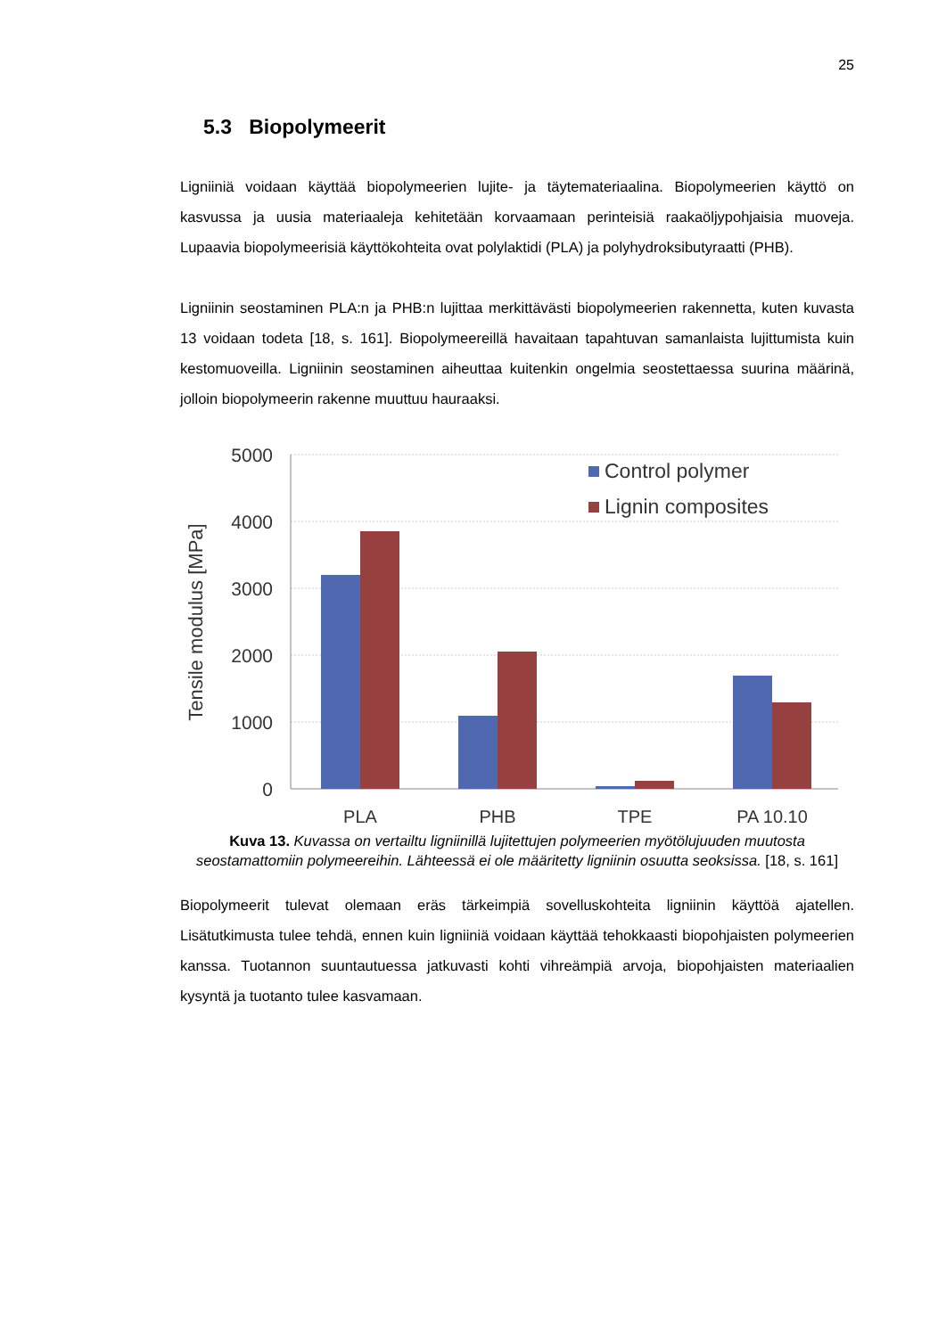25
5.3 Biopolymeerit
Ligniiniä voidaan käyttää biopolymeerien lujite- ja täytemateriaalina. Biopolymeerien käyttö on kasvussa ja uusia materiaaleja kehitetään korvaamaan perinteisiä raakaöljypohjaisia muoveja. Lupaavia biopolymeerisiä käyttökohteita ovat polylaktidi (PLA) ja polyhydroksibutyraatti (PHB).
Ligniinin seostaminen PLA:n ja PHB:n lujittaa merkittävästi biopolymeerien rakennetta, kuten kuvasta 13 voidaan todeta [18, s. 161]. Biopolymeereillä havaitaan tapahtuvan samanlaista lujittumista kuin kestomuoveilla. Ligniinin seostaminen aiheuttaa kuitenkin ongelmia seostettaessa suurina määrinä, jolloin biopolymeerin rakenne muuttuu hauraaksi.
5000
4000
3000
2000
1000
0
Tensile modulus [MPa]
PLA
PHB
TPE
PA 10.10
Control polymer
Lignin composites
Kuva 13. Kuvassa on vertailtu ligniinillä lujitettujen polymeerien myötölujuuden muutosta seostamattomiin polymeereihin. Lähteessä ei ole määritetty ligniinin osuutta seoksissa. [18, s. 161]
Biopolymeerit tulevat olemaan eräs tärkeimpiä sovelluskohteita ligniinin käyttöä ajatellen. Lisätutkimusta tulee tehdä, ennen kuin ligniiniä voidaan käyttää tehokkaasti biopohjaisten polymeerien kanssa. Tuotannon suuntautuessa jatkuvasti kohti vihreämpiä arvoja, biopohjaisten materiaalien kysyntä ja tuotanto tulee kasvamaan.